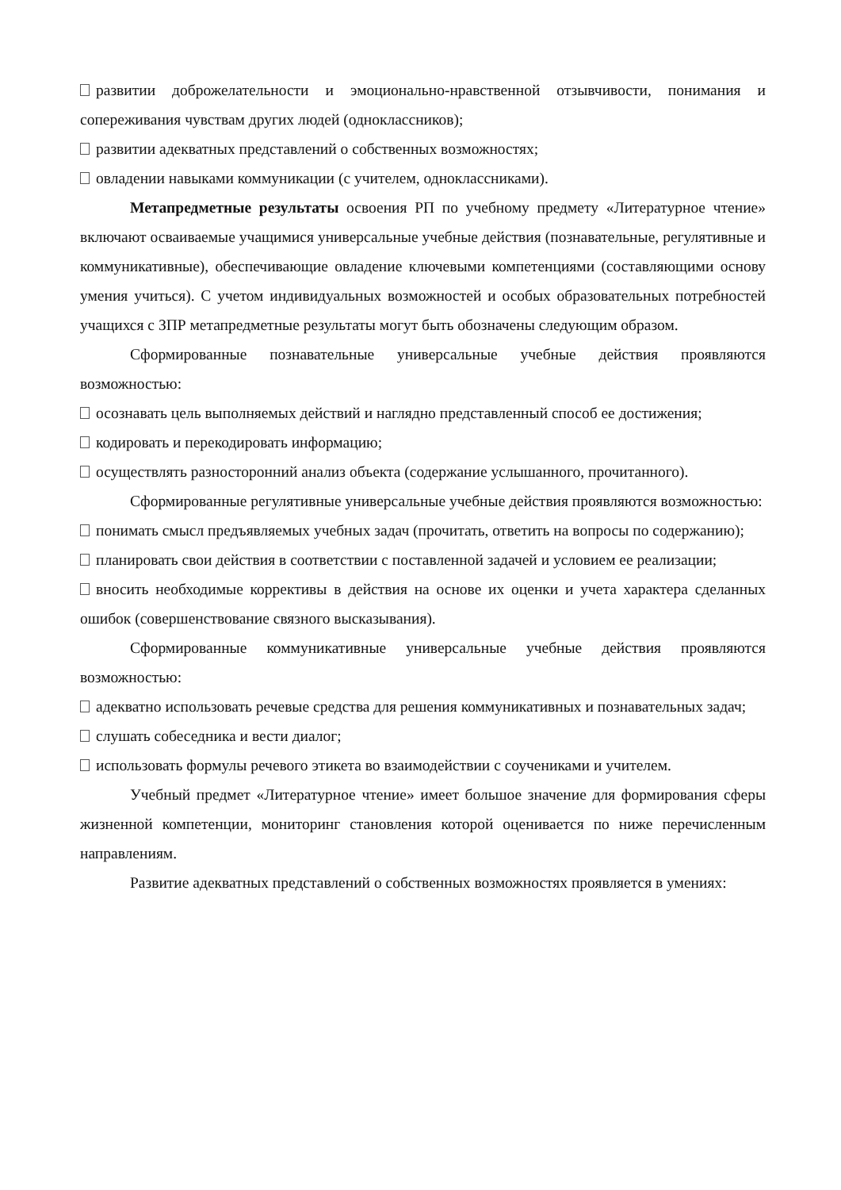развитии доброжелательности и эмоционально-нравственной отзывчивости, понимания и сопереживания чувствам других людей (одноклассников);
развитии адекватных представлений о собственных возможностях;
овладении навыками коммуникации (с учителем, одноклассниками).
Метапредметные результаты освоения РП по учебному предмету «Литературное чтение» включают осваиваемые учащимися универсальные учебные действия (познавательные, регулятивные и коммуникативные), обеспечивающие овладение ключевыми компетенциями (составляющими основу умения учиться). С учетом индивидуальных возможностей и особых образовательных потребностей учащихся с ЗПР метапредметные результаты могут быть обозначены следующим образом.
Сформированные познавательные универсальные учебные действия проявляются возможностью:
осознавать цель выполняемых действий и наглядно представленный способ ее достижения;
кодировать и перекодировать информацию;
осуществлять разносторонний анализ объекта (содержание услышанного, прочитанного).
Сформированные регулятивные универсальные учебные действия проявляются возможностью:
понимать смысл предъявляемых учебных задач (прочитать, ответить на вопросы по содержанию);
планировать свои действия в соответствии с поставленной задачей и условием ее реализации;
вносить необходимые коррективы в действия на основе их оценки и учета характера сделанных ошибок (совершенствование связного высказывания).
Сформированные коммуникативные универсальные учебные действия проявляются возможностью:
адекватно использовать речевые средства для решения коммуникативных и познавательных задач;
слушать собеседника и вести диалог;
использовать формулы речевого этикета во взаимодействии с соучениками и учителем.
Учебный предмет «Литературное чтение» имеет большое значение для формирования сферы жизненной компетенции, мониторинг становления которой оценивается по ниже перечисленным направлениям.
Развитие адекватных представлений о собственных возможностях проявляется в умениях: